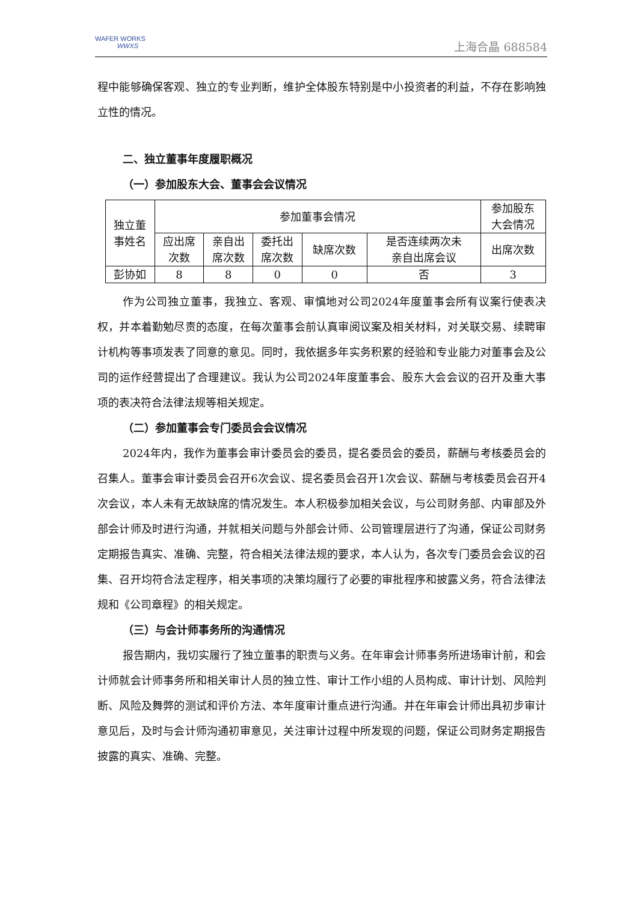WAFER WORKS
WWXS
上海合晶 688584
程中能够确保客观、独立的专业判断，维护全体股东特别是中小投资者的利益，不存在影响独立性的情况。
二、独立董事年度履职概况
（一）参加股东大会、董事会会议情况
| 独立董 事姓名 | 参加董事会情况 | | | | | 参加股东 大会情况 |
| --- | --- | --- | --- | --- | --- | --- |
| | 应出席 次数 | 亲自出 席次数 | 委托出 席次数 | 缺席次数 | 是否连续两次未 亲自出席会议 | 出席次数 |
| 彭协如 | 8 | 8 | 0 | 0 | 否 | 3 |
作为公司独立董事，我独立、客观、审慎地对公司2024年度董事会所有议案行使表决权，并本着勤勉尽责的态度，在每次董事会前认真审阅议案及相关材料，对关联交易、续聘审计机构等事项发表了同意的意见。同时，我依据多年实务积累的经验和专业能力对董事会及公司的运作经营提出了合理建议。我认为公司2024年度董事会、股东大会会议的召开及重大事项的表决符合法律法规等相关规定。
（二）参加董事会专门委员会会议情况
2024年内，我作为董事会审计委员会的委员，提名委员会的委员，薪酬与考核委员会的召集人。董事会审计委员会召开6次会议、提名委员会召开1次会议、薪酬与考核委员会召开4次会议，本人未有无故缺席的情况发生。本人积极参加相关会议，与公司财务部、内审部及外部会计师及时进行沟通，并就相关问题与外部会计师、公司管理层进行了沟通，保证公司财务定期报告真实、准确、完整，符合相关法律法规的要求，本人认为，各次专门委员会会议的召集、召开均符合法定程序，相关事项的决策均履行了必要的审批程序和披露义务，符合法律法规和《公司章程》的相关规定。
（三）与会计师事务所的沟通情况
报告期内，我切实履行了独立董事的职责与义务。在年审会计师事务所进场审计前，和会计师就会计师事务所和相关审计人员的独立性、审计工作小组的人员构成、审计计划、风险判断、风险及舞弊的测试和评价方法、本年度审计重点进行沟通。并在年审会计师出具初步审计意见后，及时与会计师沟通初审意见，关注审计过程中所发现的问题，保证公司财务定期报告披露的真实、准确、完整。